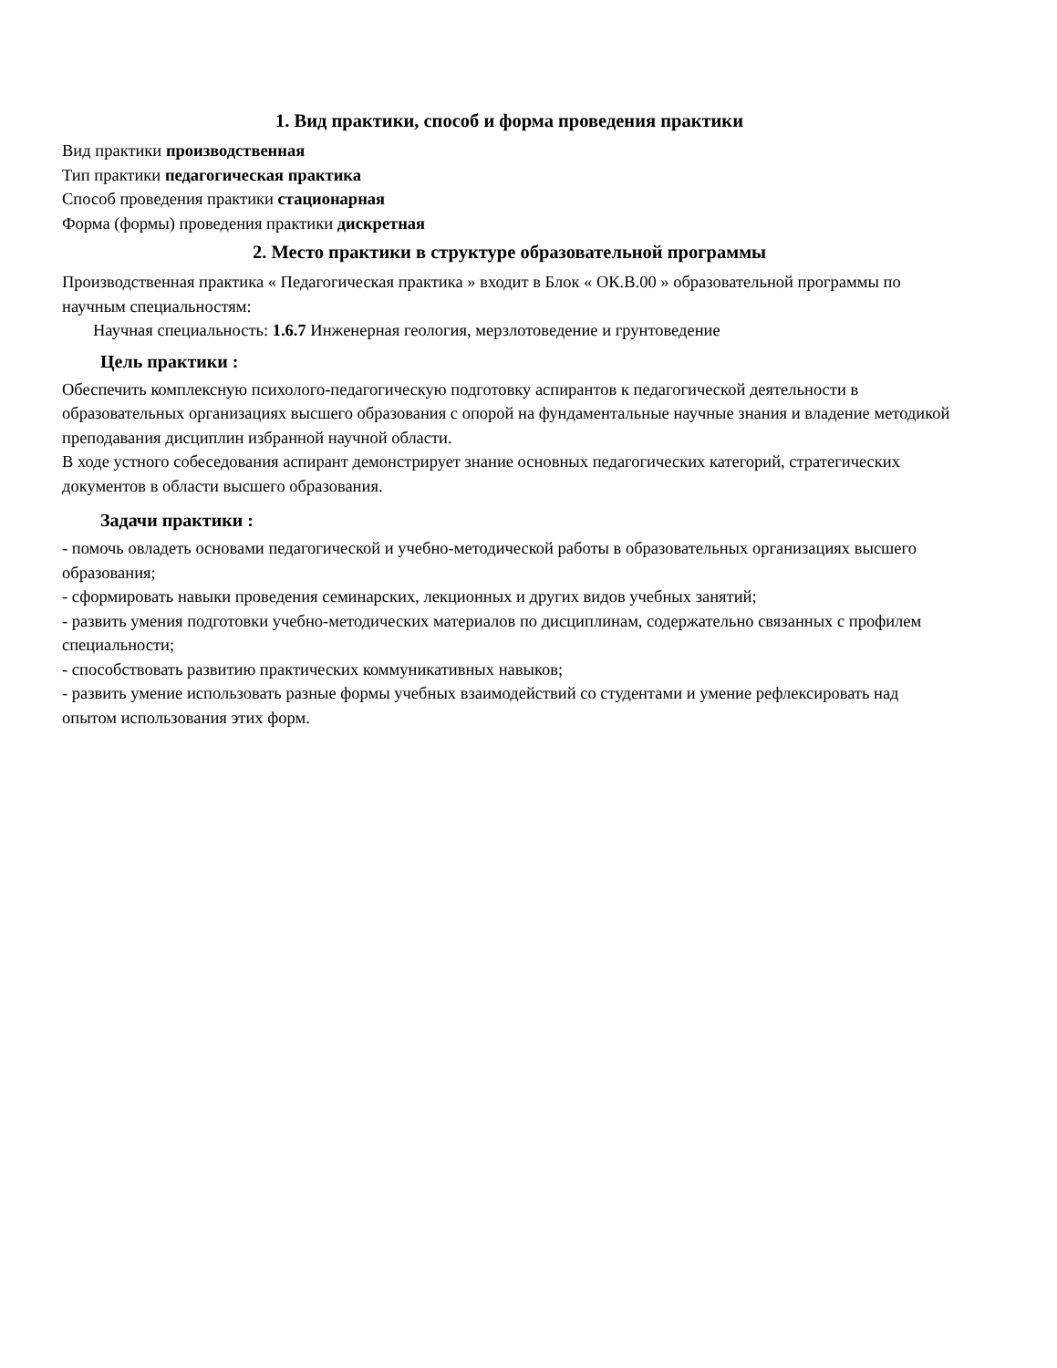1. Вид практики, способ и форма проведения практики
Вид практики производственная
Тип практики педагогическая практика
Способ проведения практики стационарная
Форма (формы) проведения практики дискретная
2. Место практики в структуре образовательной программы
Производственная практика « Педагогическая практика » входит в Блок « ОК.В.00 » образовательной программы по научным специальностям:
Научная специальность: 1.6.7 Инженерная геология, мерзлотоведение и грунтоведение
Цель практики :
Обеспечить комплексную психолого-педагогическую подготовку аспирантов к педагогической деятельности в образовательных организациях высшего образования с опорой на фундаментальные научные знания и владение методикой преподавания дисциплин избранной научной области.
В ходе устного собеседования аспирант демонстрирует знание основных педагогических категорий, стратегических документов в области высшего образования.
Задачи практики :
- помочь овладеть основами педагогической и учебно-методической работы в образовательных организациях высшего образования;
- сформировать навыки проведения семинарских, лекционных и других видов учебных занятий;
- развить умения подготовки учебно-методических материалов по дисциплинам, содержательно связанных с профилем специальности;
- способствовать развитию практических коммуникативных навыков;
- развить умение использовать разные формы учебных взаимодействий со студентами и умение рефлексировать над опытом использования этих форм.